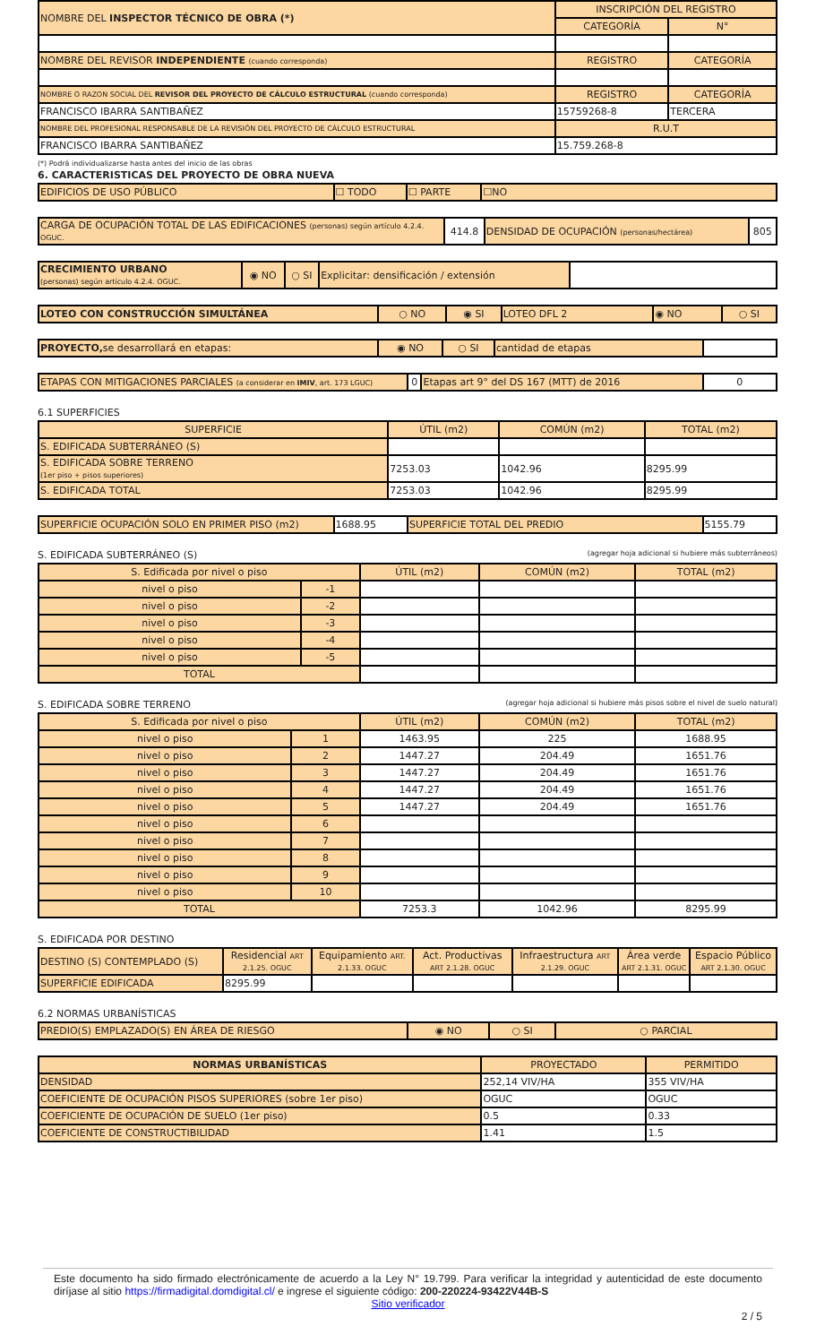| NOMBRE DEL INSPECTOR TÉCNICO DE OBRA (*) | INSCRIPCIÓN DEL REGISTRO | |
| | CATEGORÍA | N° |
| NOMBRE DEL REVISOR INDEPENDIENTE (cuando corresponda) | REGISTRO | CATEGORÍA |
| NOMBRE O RAZON SOCIAL DEL REVISOR DEL PROYECTO DE CÁLCULO ESTRUCTURAL (cuando corresponda) | REGISTRO | CATEGORÍA |
| FRANCISCO IBARRA SANTIBAÑEZ | 15759268-8 | TERCERA |
| NOMBRE DEL PROFESIONAL RESPONSABLE DE LA REVISIÓN DEL PROYECTO DE CÁLCULO ESTRUCTURAL | R.U.T | |
| FRANCISCO IBARRA SANTIBAÑEZ | 15.759.268-8 | |
(*) Podrá individualizarse hasta antes del inicio de las obras
6. CARACTERISTICAS DEL PROYECTO DE OBRA NUEVA
| EDIFICIOS DE USO PÚBLICO | ☐ TODO | ☐ PARTE | ☐NO |
| CARGA DE OCUPACIÓN TOTAL DE LAS EDIFICACIONES (personas) según artículo 4.2.4. OGUC. | 414.8 | DENSIDAD DE OCUPACIÓN (personas/hectárea) | 805 |
| CRECIMIENTO URBANO (personas) según artículo 4.2.4. OGUC. | ◉ NO | ○ SI | Explicitar: densificación / extensión | |
| LOTEO CON CONSTRUCCIÓN SIMULTÁNEA | ○ NO | ◉ SI | LOTEO DFL 2 | ◉ NO | ○ SI |
| PROYECTO, se desarrollará en etapas: | ◉ NO | ○ SI | cantidad de etapas | |
| ETAPAS CON MITIGACIONES PARCIALES (a considerar en IMIV , art. 173 LGUC) | 0 | Etapas art 9° del DS 167 (MTT) de 2016 | 0 |
6.1 SUPERFICIES
| SUPERFICIE | ÚTIL (m2) | COMÚN (m2) | TOTAL (m2) |
| --- | --- | --- | --- |
| S. EDIFICADA SUBTERRÁNEO (S) | | | |
| S. EDIFICADA SOBRE TERRENO (1er piso + pisos superiores) | 7253.03 | 1042.96 | 8295.99 |
| S. EDIFICADA TOTAL | 7253.03 | 1042.96 | 8295.99 |
| SUPERFICIE OCUPACIÓN SOLO EN PRIMER PISO (m2) | 1688.95 | SUPERFICIE TOTAL DEL PREDIO | 5155.79 |
S. EDIFICADA SUBTERRÁNEO (S) (agregar hoja adicional si hubiere más subterráneos)
| S. Edificada por nivel o piso | | ÚTIL (m2) | COMÚN (m2) | TOTAL (m2) |
| --- | --- | --- | --- | --- |
| nivel o piso | -1 | | | |
| nivel o piso | -2 | | | |
| nivel o piso | -3 | | | |
| nivel o piso | -4 | | | |
| nivel o piso | -5 | | | |
| TOTAL | | | | |
S. EDIFICADA SOBRE TERRENO (agregar hoja adicional si hubiere más pisos sobre el nivel de suelo natural)
| S. Edificada por nivel o piso | | ÚTIL (m2) | COMÚN (m2) | TOTAL (m2) |
| --- | --- | --- | --- | --- |
| nivel o piso | 1 | 1463.95 | 225 | 1688.95 |
| nivel o piso | 2 | 1447.27 | 204.49 | 1651.76 |
| nivel o piso | 3 | 1447.27 | 204.49 | 1651.76 |
| nivel o piso | 4 | 1447.27 | 204.49 | 1651.76 |
| nivel o piso | 5 | 1447.27 | 204.49 | 1651.76 |
| nivel o piso | 6 | | | |
| nivel o piso | 7 | | | |
| nivel o piso | 8 | | | |
| nivel o piso | 9 | | | |
| nivel o piso | 10 | | | |
| TOTAL | | 7253.3 | 1042.96 | 8295.99 |
S. EDIFICADA POR DESTINO
| DESTINO (S) CONTEMPLADO (S) | Residencial ART 2.1.25. OGUC | Equipamiento ART. 2.1.33. OGUC | Act. Productivas ART 2.1.28. OGUC | Infraestructura ART 2.1.29. OGUC | Área verde ART 2.1.31. OGUC | Espacio Público ART 2.1.30. OGUC |
| SUPERFICIE EDIFICADA | 8295.99 | | | | | |
6.2 NORMAS URBANÍSTICAS
| PREDIO(S) EMPLAZADO(S) EN ÁREA DE RIESGO | ◉ NO | ○ SI | ○ PARCIAL |
| NORMAS URBANÍSTICAS | PROYECTADO | PERMITIDO |
| --- | --- | --- |
| DENSIDAD | 252,14 VIV/HA | 355 VIV/HA |
| COEFICIENTE DE OCUPACIÓN PISOS SUPERIORES (sobre 1er piso) | OGUC | OGUC |
| COEFICIENTE DE OCUPACIÓN DE SUELO (1er piso) | 0.5 | 0.33 |
| COEFICIENTE DE CONSTRUCTIBILIDAD | 1.41 | 1.5 |
Este documento ha sido firmado electrónicamente de acuerdo a la Ley N° 19.799. Para verificar la integridad y autenticidad de este documento diríjase al sitio https://firmadigital.domdigital.cl/ e ingrese el siguiente código: 200-220224-93422V44B-S
Sitio verificador
2 / 5